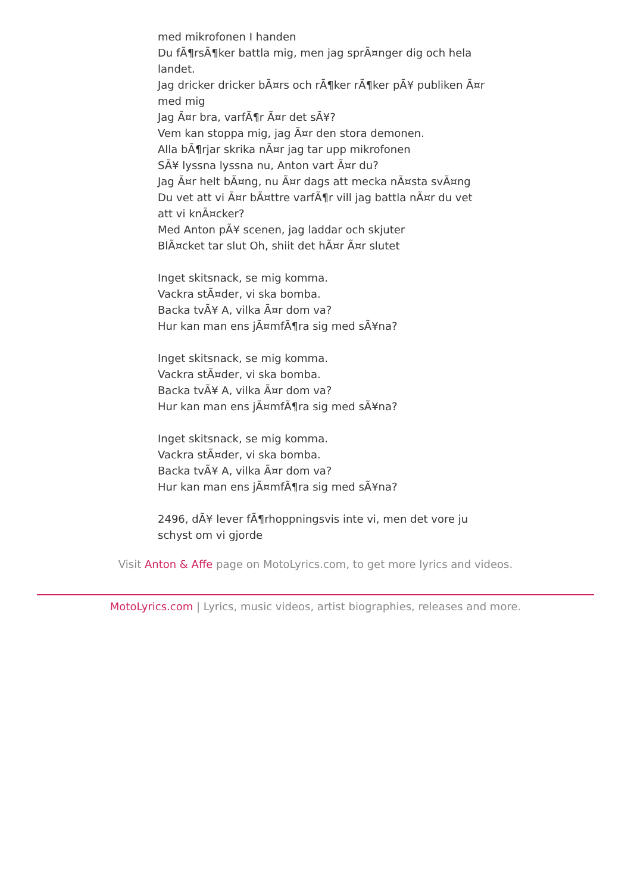med mikrofonen I handen
Du fÃ¶rsÃ¶ker battla mig, men jag sprÃ¤nger dig och hela landet.
Jag dricker dricker bÃ¤rs och rÃ¶ker rÃ¶ker pÃ¥ publiken Ã¤r med mig
Jag Ã¤r bra, varfÃ¶r Ã¤r det sÃ¥?
Vem kan stoppa mig, jag Ã¤r den stora demonen.
Alla bÃ¶rjar skrika nÃ¤r jag tar upp mikrofonen
SÃ¥ lyssna lyssna nu, Anton vart Ã¤r du?
Jag Ã¤r helt bÃ¤ng, nu Ã¤r dags att mecka nÃ¤sta svÃ¤ng
Du vet att vi Ã¤r bÃ¤ttre varfÃ¶r vill jag battla nÃ¤r du vet att vi knÃ¤cker?
Med Anton pÃ¥ scenen, jag laddar och skjuter
BlÃ¤cket tar slut Oh, shiit det hÃ¤r Ã¤r slutet
Inget skitsnack, se mig komma.
Vackra stÃ¤der, vi ska bomba.
Backa tvÃ¥ A, vilka Ã¤r dom va?
Hur kan man ens jÃ¤mfÃ¶ra sig med sÃ¥na?
Inget skitsnack, se mig komma.
Vackra stÃ¤der, vi ska bomba.
Backa tvÃ¥ A, vilka Ã¤r dom va?
Hur kan man ens jÃ¤mfÃ¶ra sig med sÃ¥na?
Inget skitsnack, se mig komma.
Vackra stÃ¤der, vi ska bomba.
Backa tvÃ¥ A, vilka Ã¤r dom va?
Hur kan man ens jÃ¤mfÃ¶ra sig med sÃ¥na?
2496, dÃ¥ lever fÃ¶rhoppningsvis inte vi, men det vore ju schyst om vi gjorde
Visit Anton & Affe page on MotoLyrics.com, to get more lyrics and videos.
MotoLyrics.com | Lyrics, music videos, artist biographies, releases and more.